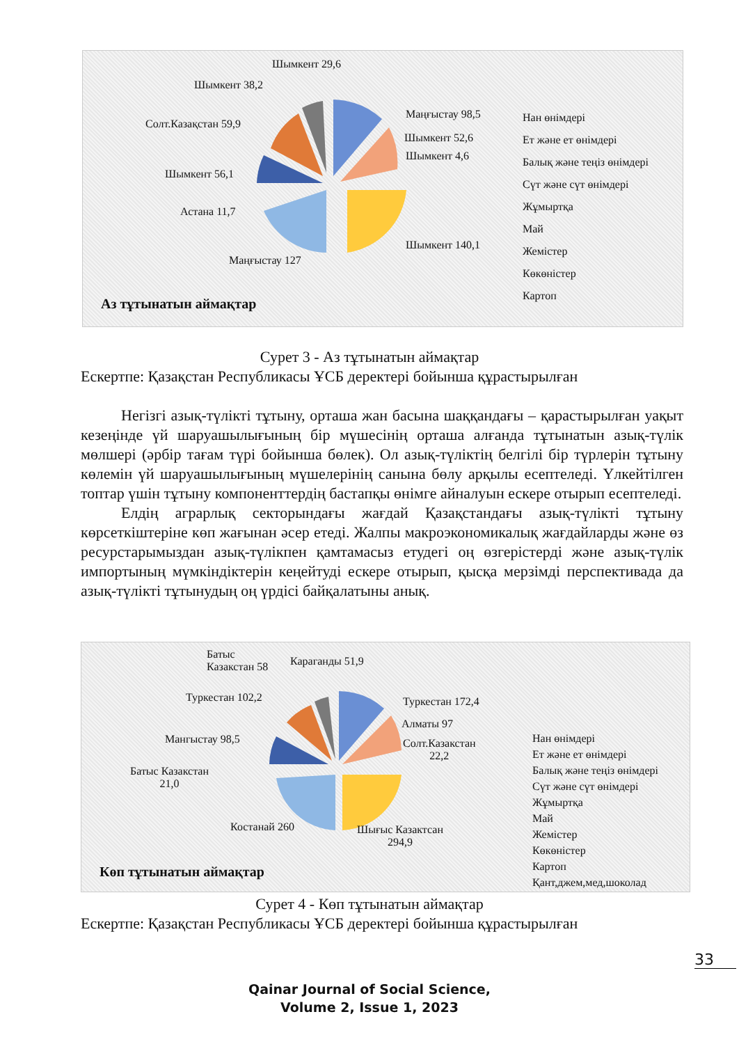Шымкент 29,6
Шымкент 38,2
Солт.Казақстан 59,9
Шымкент 56,1
Астана 11,7
Маңғыстау 127
Шымкент 140,1
Шымкент 4,6
Шымкент 52,6
Маңғыстау 98,5
Нан өнімдері
Ет және ет өнімдері
Балық және теңіз өнімдері
Сүт және сүт өнімдері
Жұмыртқа
Май
Жемістер
Көкөністер
Картоп
Аз тұтынатын аймақтар
Сурет 3 - Аз тұтынатын аймақтар
Ескертпе: Қазақстан Республикасы ҰСБ деректері бойынша құрастырылған
Негізгі азық-түлікті тұтыну, орташа жан басына шаққандағы – қарастырылған уақыт кезеңінде үй шаруашылығының бір мүшесінің орташа алғанда тұтынатын азық-түлік мөлшері (әрбір тағам түрі бойынша бөлек). Ол азық-түліктің белгілі бір түрлерін тұтыну көлемін үй шаруашылығының мүшелерінің санына бөлу арқылы есептеледі. Үлкейтілген топтар үшін тұтыну компоненттердің бастапқы өнімге айналуын ескере отырып есептеледі.
Елдің аграрлық секторындағы жағдай Қазақстандағы азық-түлікті тұтыну көрсеткіштеріне көп жағынан әсер етеді. Жалпы макроэкономикалық жағдайларды және өз ресурстарымыздан азық-түлікпен қамтамасыз етудегі оң өзгерістерді және азық-түлік импортының мүмкіндіктерін кеңейтуді ескере отырып, қысқа мерзімді перспективада да азық-түлікті тұтынудың оң үрдісі байқалатыны анық.
Батыс
Казакстан 58
Караганды 51,9
Туркестан 102,2
Мангыстау 98,5
Батыс Казакстан
21,0
Костанай 260
Шығыс Казактсан
294,9
Солт.Казакстан
22,2
Алматы 97
Туркестан 172,4
Нан өнімдері
Ет және ет өнімдері
Балық және теңіз өнімдері
Сүт және сүт өнімдері
Жұмыртқа
Май
Жемістер
Көкөністер
Картоп
Қант,джем,мед,шоколад
Көп тұтынатын аймақтар
Сурет 4 - Көп тұтынатын аймақтар
Ескертпе: Қазақстан Республикасы ҰСБ деректері бойынша құрастырылған
33
Qainar Journal of Social Science,
Volume 2, Issue 1, 2023